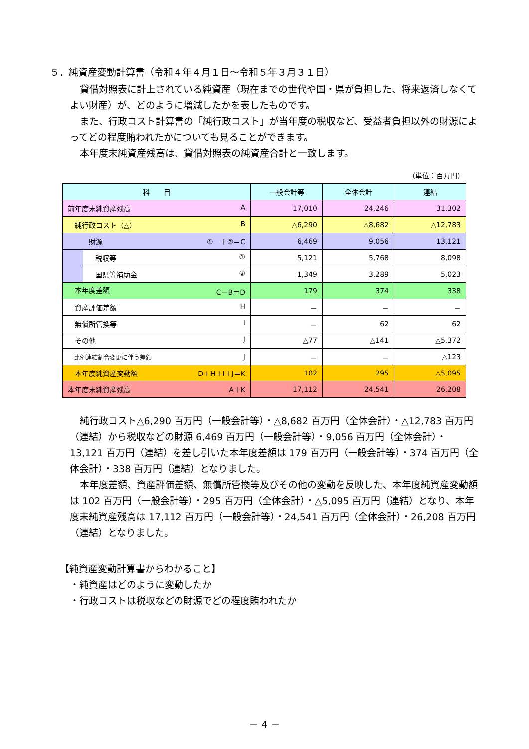５．純資産変動計算書（令和４年４月１日～令和５年３月３１日）
貸借対照表に計上されている純資産（現在までの世代や国・県が負担した、将来返済しなくてよい財産）が、どのように増減したかを表したものです。
また、行政コスト計算書の「純行政コスト」が当年度の税収など、受益者負担以外の財源によってどの程度賄われたかについても見ることができます。
本年度末純資産残高は、貸借対照表の純資産合計と一致します。
（単位：百万円）
| 科 目 | | 一般会計等 | 全体会計 | 連結 |
| --- | --- | --- | --- | --- |
| 前年度末純資産残高 A | | 17,010 | 24,246 | 31,302 |
| 純行政コスト（△） B | | △6,290 | △8,682 | △12,783 |
| 財源 ① ＋②＝C | | 6,469 | 9,056 | 13,121 |
| | 税収等 ① | 5,121 | 5,768 | 8,098 |
| | 国県等補助金 ② | 1,349 | 3,289 | 5,023 |
| 本年度差額 C－B＝D | | 179 | 374 | 338 |
| 資産評価差額 H | | － | － | － |
| 無償所管換等 I | | － | 62 | 62 |
| その他 J | | △77 | △141 | △5,372 |
| 比例連結割合変更に伴う差額 J | | － | － | △123 |
| 本年度純資産変動額 D＋H＋I＋J＝K | | 102 | 295 | △5,095 |
| 本年度末純資産残高 A＋K | | 17,112 | 24,541 | 26,208 |
純行政コスト△6,290 百万円（一般会計等）・△8,682 百万円（全体会計）・△12,783 百万円（連結）から税収などの財源 6,469 百万円（一般会計等）・9,056 百万円（全体会計）・13,121 百万円（連結）を差し引いた本年度差額は 179 百万円（一般会計等）・374 百万円（全体会計）・338 百万円（連結）となりました。
本年度差額、資産評価差額、無償所管換等及びその他の変動を反映した、本年度純資産変動額は 102 百万円（一般会計等）・295 百万円（全体会計）・△5,095 百万円（連結）となり、本年度末純資産残高は 17,112 百万円（一般会計等）・24,541 百万円（全体会計）・26,208 百万円（連結）となりました。
【純資産変動計算書からわかること】
・純資産はどのように変動したか
・行政コストは税収などの財源でどの程度賄われたか
－ 4 －